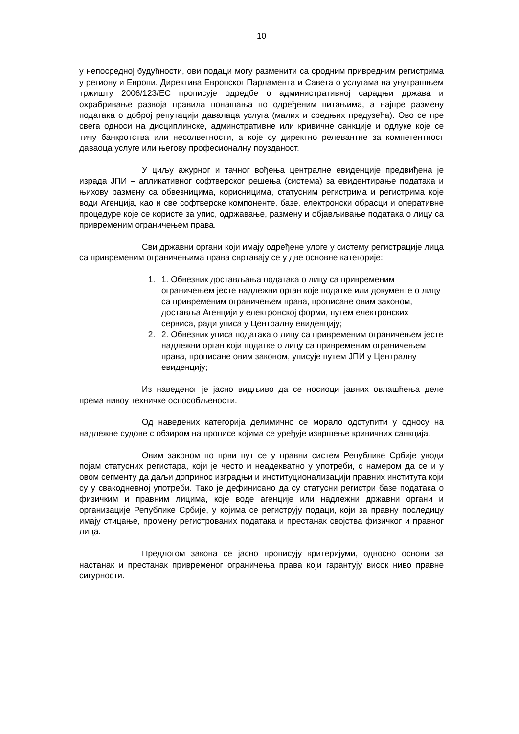10
у непосредној будућности, ови подаци могу разменити са сродним привредним регистрима у региону и Европи. Директива Европског Парламента и Савета о услугама на унутрашњем тржишту 2006/123/ЕС прописује одредбе о административној сарадњи држава и охрабривање развоја правила понашања по одређеним питањима, а најпре размену података о доброј репутацији давалаца услуга (малих и средњих предузећа). Ово се пре свега односи на дисциплинске, админстративне или кривичне санкције и одлуке које се тичу банкротства или несолветности, а које су директно релевантне за компетентност даваоца услуге или његову професионалну поузданост.
У циљу ажурног и тачног вођења централне евиденције предвиђена је израда ЈПИ – апликативног софтверског решења (система) за евидентирање података и њихову размену са обвезницима, корисницима, статусним регистрима и регистрима које води Агенција, као и све софтверске компоненте, базе, електронски обрасци и оперативне процедуре које се користе за упис, одржавање, размену и објављивање података о лицу са привременим ограничењем права.
Сви државни органи који имају одређене улоге у систему регистрације лица са привременим ограничењима права свртавају се у две основне категорије:
1. 1. Обвезник достављања података о лицу са привременим ограничењем јесте надлежни орган које податке или документе о лицу са привременим ограничењем права, прописане овим законом, доставља Агенцији у електронској форми, путем електронских сервиса, ради уписа у Централну евиденцију;
2. 2. Обвезник уписа података о лицу са привременим ограничењем јесте надлежни орган који податке о лицу са привременим ограничењем права, прописане овим законом, уписује путем ЈПИ у Централну евиденцију;
Из наведеног је јасно видљиво да се носиоци јавних овлашћења деле према нивоу техничке оспособљености.
Од наведених категорија делимично се морало одступити у односу на надлежне судове с обзиром на прописе којима се уређује извршење кривичних санкција.
Овим законом по први пут се у правни систем Републике Србије уводи појам статусних регистара, који је често и неадекватно у употреби, с намером да се и у овом сегменту да даљи допринос изградњи и институционализацији правних института који су у свакодневној употреби. Тако је дефинисано да су статусни регистри базе података о физичким и правним лицима, које воде агенције или надлежни државни органи и организације Републике Србије, у којима се региструју подаци, који за правну последицу имају стицање, промену регистрованих података и престанак својства физичког и правног лица.
Предлогом закона се јасно прописују критеријуми, односно основи за настанак и престанак привременог ограничења права који гарантују висок ниво правне сигурности.